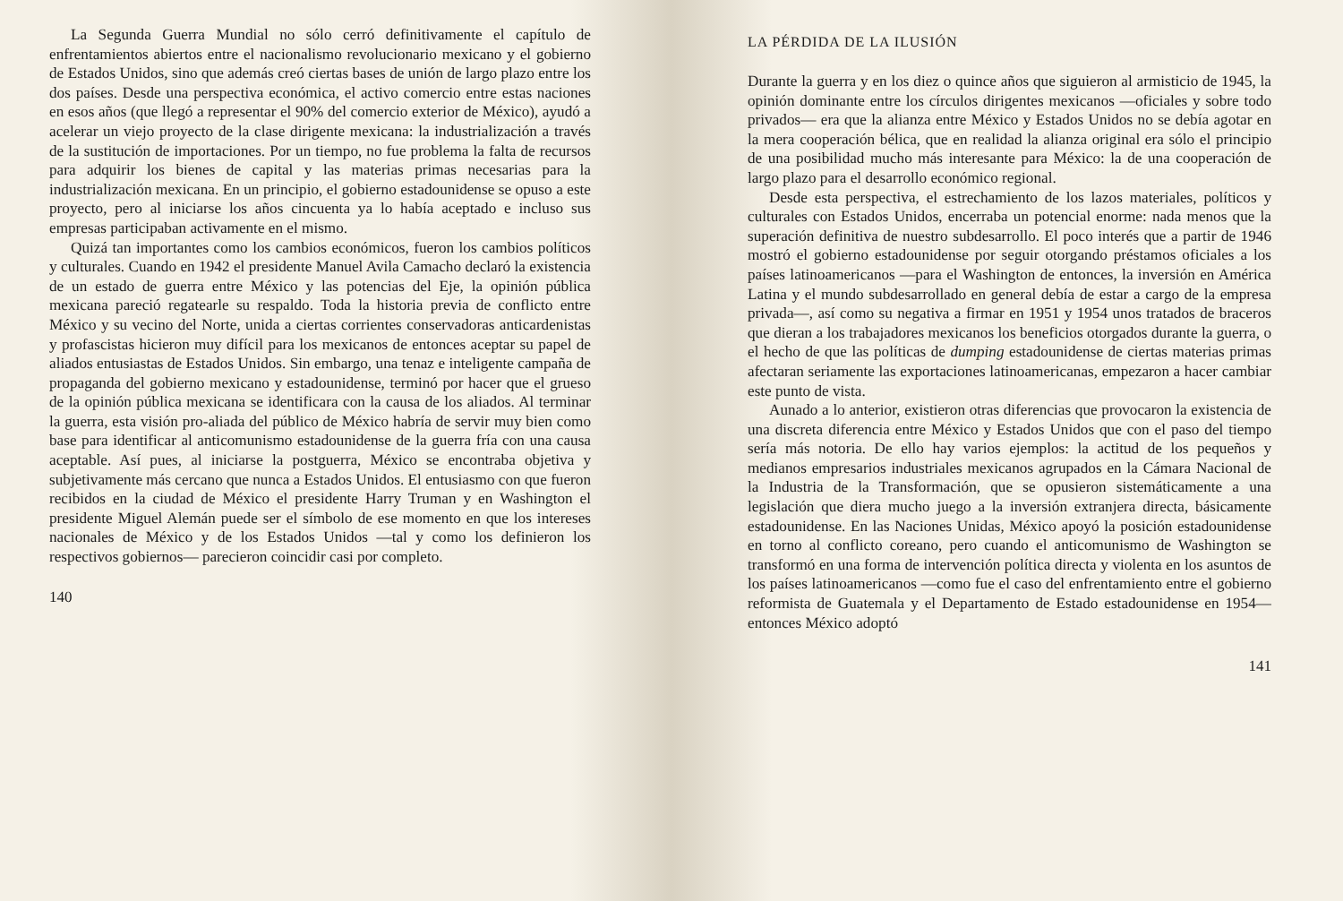La Segunda Guerra Mundial no sólo cerró definitivamente el capítulo de enfrentamientos abiertos entre el nacionalismo revolucionario mexicano y el gobierno de Estados Unidos, sino que además creó ciertas bases de unión de largo plazo entre los dos países. Desde una perspectiva económica, el activo comercio entre estas naciones en esos años (que llegó a representar el 90% del comercio exterior de México), ayudó a acelerar un viejo proyecto de la clase dirigente mexicana: la industrialización a través de la sustitución de importaciones. Por un tiempo, no fue problema la falta de recursos para adquirir los bienes de capital y las materias primas necesarias para la industrialización mexicana. En un principio, el gobierno estadounidense se opuso a este proyecto, pero al iniciarse los años cincuenta ya lo había aceptado e incluso sus empresas participaban activamente en el mismo.
Quizá tan importantes como los cambios económicos, fueron los cambios políticos y culturales. Cuando en 1942 el presidente Manuel Avila Camacho declaró la existencia de un estado de guerra entre México y las potencias del Eje, la opinión pública mexicana pareció regatearle su respaldo. Toda la historia previa de conflicto entre México y su vecino del Norte, unida a ciertas corrientes conservadoras anticardenistas y profascistas hicieron muy difícil para los mexicanos de entonces aceptar su papel de aliados entusiastas de Estados Unidos. Sin embargo, una tenaz e inteligente campaña de propaganda del gobierno mexicano y estadounidense, terminó por hacer que el grueso de la opinión pública mexicana se identificara con la causa de los aliados. Al terminar la guerra, esta visión pro-aliada del público de México habría de servir muy bien como base para identificar al anticomunismo estadounidense de la guerra fría con una causa aceptable. Así pues, al iniciarse la postguerra, México se encontraba objetiva y subjetivamente más cercano que nunca a Estados Unidos. El entusiasmo con que fueron recibidos en la ciudad de México el presidente Harry Truman y en Washington el presidente Miguel Alemán puede ser el símbolo de ese momento en que los intereses nacionales de México y de los Estados Unidos —tal y como los definieron los respectivos gobiernos— parecieron coincidir casi por completo.
140
LA PÉRDIDA DE LA ILUSIÓN
Durante la guerra y en los diez o quince años que siguieron al armisticio de 1945, la opinión dominante entre los círculos dirigentes mexicanos —oficiales y sobre todo privados— era que la alianza entre México y Estados Unidos no se debía agotar en la mera cooperación bélica, que en realidad la alianza original era sólo el principio de una posibilidad mucho más interesante para México: la de una cooperación de largo plazo para el desarrollo económico regional.
Desde esta perspectiva, el estrechamiento de los lazos materiales, políticos y culturales con Estados Unidos, encerraba un potencial enorme: nada menos que la superación definitiva de nuestro subdesarrollo. El poco interés que a partir de 1946 mostró el gobierno estadounidense por seguir otorgando préstamos oficiales a los países latinoamericanos —para el Washington de entonces, la inversión en América Latina y el mundo subdesarrollado en general debía de estar a cargo de la empresa privada—, así como su negativa a firmar en 1951 y 1954 unos tratados de braceros que dieran a los trabajadores mexicanos los beneficios otorgados durante la guerra, o el hecho de que las políticas de dumping estadounidense de ciertas materias primas afectaran seriamente las exportaciones latinoamericanas, empezaron a hacer cambiar este punto de vista.
Aunado a lo anterior, existieron otras diferencias que provocaron la existencia de una discreta diferencia entre México y Estados Unidos que con el paso del tiempo sería más notoria. De ello hay varios ejemplos: la actitud de los pequeños y medianos empresarios industriales mexicanos agrupados en la Cámara Nacional de la Industria de la Transformación, que se opusieron sistemáticamente a una legislación que diera mucho juego a la inversión extranjera directa, básicamente estadounidense. En las Naciones Unidas, México apoyó la posición estadounidense en torno al conflicto coreano, pero cuando el anticomunismo de Washington se transformó en una forma de intervención política directa y violenta en los asuntos de los países latinoamericanos —como fue el caso del enfrentamiento entre el gobierno reformista de Guatemala y el Departamento de Estado estadounidense en 1954— entonces México adoptó
141